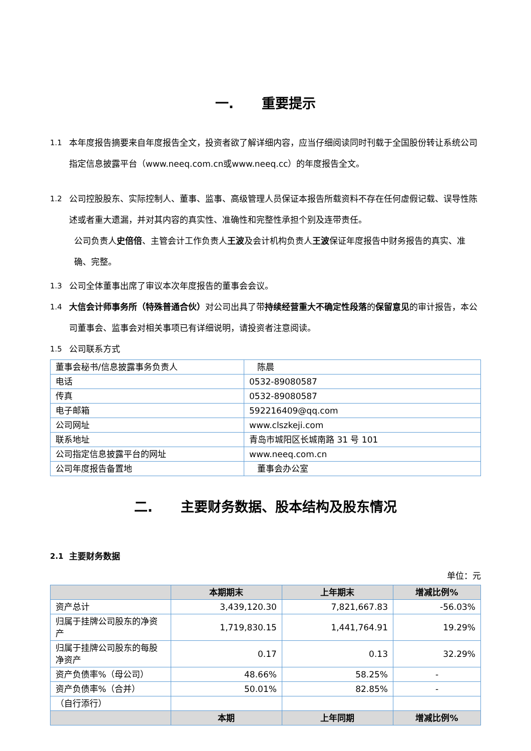一. 重要提示
1.1 本年度报告摘要来自年度报告全文，投资者欲了解详细内容，应当仔细阅读同时刊载于全国股份转让系统公司指定信息披露平台（www.neeq.com.cn或www.neeq.cc）的年度报告全文。
1.2 公司控股股东、实际控制人、董事、监事、高级管理人员保证本报告所载资料不存在任何虚假记载、误导性陈述或者重大遗漏，并对其内容的真实性、准确性和完整性承担个别及连带责任。
公司负责人史倍倍、主管会计工作负责人王波及会计机构负责人王波保证年度报告中财务报告的真实、准确、完整。
1.3 公司全体董事出席了审议本次年度报告的董事会会议。
1.4 大信会计师事务所（特殊普通合伙）对公司出具了带持续经营重大不确定性段落的保留意见的审计报告，本公司董事会、监事会对相关事项已有详细说明，请投资者注意阅读。
1.5 公司联系方式
| 董事会秘书/信息披露事务负责人 | 陈晨 |
| 电话 | 0532-89080587 |
| 传真 | 0532-89080587 |
| 电子邮箱 | 592216409@qq.com |
| 公司网址 | www.clszkeji.com |
| 联系地址 | 青岛市城阳区长城南路 31 号 101 |
| 公司指定信息披露平台的网址 | www.neeq.com.cn |
| 公司年度报告备置地 | 董事会办公室 |
二. 主要财务数据、股本结构及股东情况
2.1 主要财务数据
单位：元
| | 本期期末 | 上年期末 | 增减比例% |
| --- | --- | --- | --- |
| 资产总计 | 3,439,120.30 | 7,821,667.83 | -56.03% |
| 归属于挂牌公司股东的净资产 | 1,719,830.15 | 1,441,764.91 | 19.29% |
| 归属于挂牌公司股东的每股净资产 | 0.17 | 0.13 | 32.29% |
| 资产负债率%（母公司） | 48.66% | 58.25% | - |
| 资产负债率%（合并） | 50.01% | 82.85% | - |
| （自行添行） | | | |
| | 本期 | 上年同期 | 增减比例% |